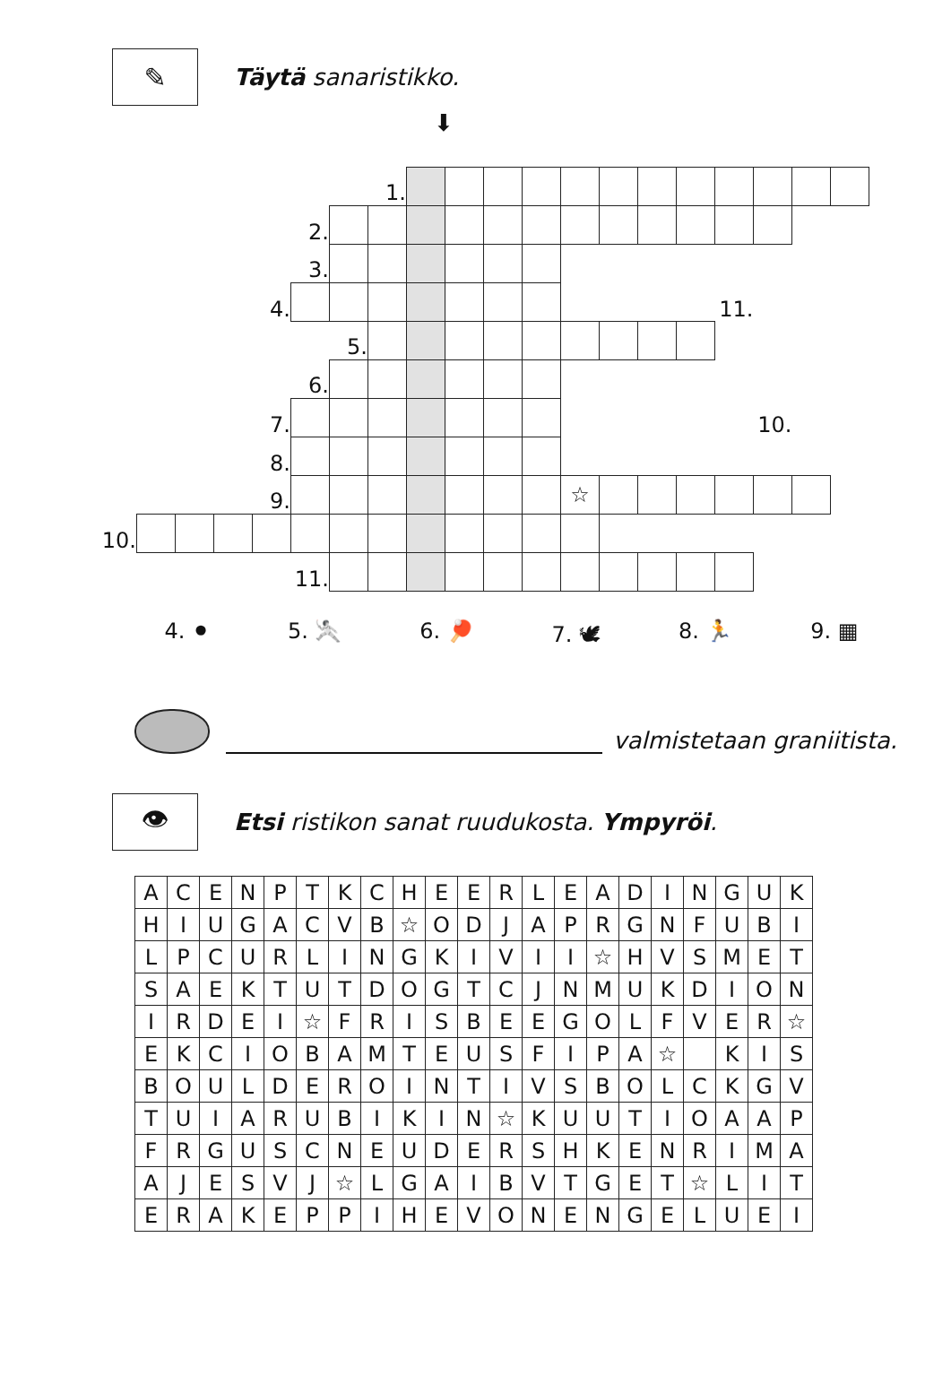✎
Täytä sanaristikko.
⬇
| | | | | | | | 1. | | | | | | | | | | | | |
| | | | | | 2. | | | | | | | | | | | | | | |
| | | | | | 3. | | | | | | | | | | | | | | |
| | | | | 4. | | | | | | | | | | | | 11. | | | |
| | | | | | | 5. | | | | | | | | | | | | | |
| | | | | | 6. | | | | | | | | | | | | | | |
| | | | | 7. | | | | | | | | | | | | | 10. | | |
| | | | | 8. | | | | | | | | | | | | | | | |
| | | | | 9. | | | | | | | | ☆ | | | | | | | |
| 10. | | | | | | | | | | | | | | | | | | | |
| | | | | | 11. | | | | | | | | | | | | | | |
4. ⚫ 5. 🤺 6. 🏓 7. 🕊 8. 🏃 9. ▦
valmistetaan graniitista.
👁
Etsi ristikon sanat ruudukosta. Ympyröi.
| A | C | E | N | P | T | K | C | H | E | E | R | L | E | A | D | I | N | G | U | K |
| H | I | U | G | A | C | V | B | ☆ | O | D | J | A | P | R | G | N | F | U | B | I |
| L | P | C | U | R | L | I | N | G | K | I | V | I | I | ☆ | H | V | S | M | E | T |
| S | A | E | K | T | U | T | D | O | G | T | C | J | N | M | U | K | D | I | O | N |
| I | R | D | E | I | ☆ | F | R | I | S | B | E | E | G | O | L | F | V | E | R | ☆ |
| E | K | C | I | O | B | A | M | T | E | U | S | F | I | P | A | ☆ | | K | I | S |
| B | O | U | L | D | E | R | O | I | N | T | I | V | S | B | O | L | C | K | G | V |
| T | U | I | A | R | U | B | I | K | I | N | ☆ | K | U | U | T | I | O | A | A | P |
| F | R | G | U | S | C | N | E | U | D | E | R | S | H | K | E | N | R | I | M | A |
| A | J | E | S | V | J | ☆ | L | G | A | I | B | V | T | G | E | T | ☆ | L | I | T |
| E | R | A | K | E | P | P | I | H | E | V | O | N | E | N | G | E | L | U | E | I |